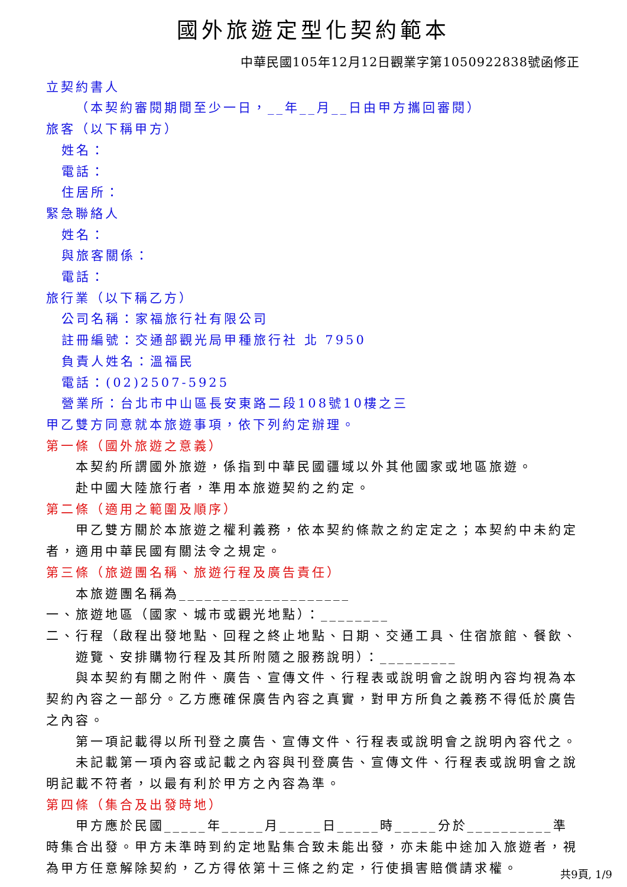國外旅遊定型化契約範本
中華民國105年12月12日觀業字第1050922838號函修正
立契約書人
（本契約審閱期間至少一日，__年__月__日由甲方攜回審閱）
旅客（以下稱甲方）
姓名：
電話：
住居所：
緊急聯絡人
姓名：
與旅客關係：
電話：
旅行業（以下稱乙方）
公司名稱：家福旅行社有限公司
註冊編號：交通部觀光局甲種旅行社 北 7950
負責人姓名：溫福民
電話：(02)2507-5925
營業所：台北市中山區長安東路二段108號10樓之三
甲乙雙方同意就本旅遊事項，依下列約定辦理。
第一條（國外旅遊之意義）
本契約所謂國外旅遊，係指到中華民國疆域以外其他國家或地區旅遊。
赴中國大陸旅行者，準用本旅遊契約之約定。
第二條（適用之範圍及順序）
甲乙雙方關於本旅遊之權利義務，依本契約條款之約定定之；本契約中未約定者，適用中華民國有關法令之規定。
第三條（旅遊團名稱、旅遊行程及廣告責任）
本旅遊團名稱為____________________
一、旅遊地區（國家、城市或觀光地點）：________
二、行程（啟程出發地點、回程之終止地點、日期、交通工具、住宿旅館、餐飲、遊覽、安排購物行程及其所附隨之服務說明）：_________
與本契約有關之附件、廣告、宣傳文件、行程表或說明會之說明內容均視為本契約內容之一部分。乙方應確保廣告內容之真實，對甲方所負之義務不得低於廣告之內容。
第一項記載得以所刊登之廣告、宣傳文件、行程表或說明會之說明內容代之。
未記載第一項內容或記載之內容與刊登廣告、宣傳文件、行程表或說明會之說明記載不符者，以最有利於甲方之內容為準。
第四條（集合及出發時地）
甲方應於民國_____年_____月_____日_____時_____分於__________準時集合出發。甲方未準時到約定地點集合致未能出發，亦未能中途加入旅遊者，視為甲方任意解除契約，乙方得依第十三條之約定，行使損害賠償請求權。
共9頁, 1/9